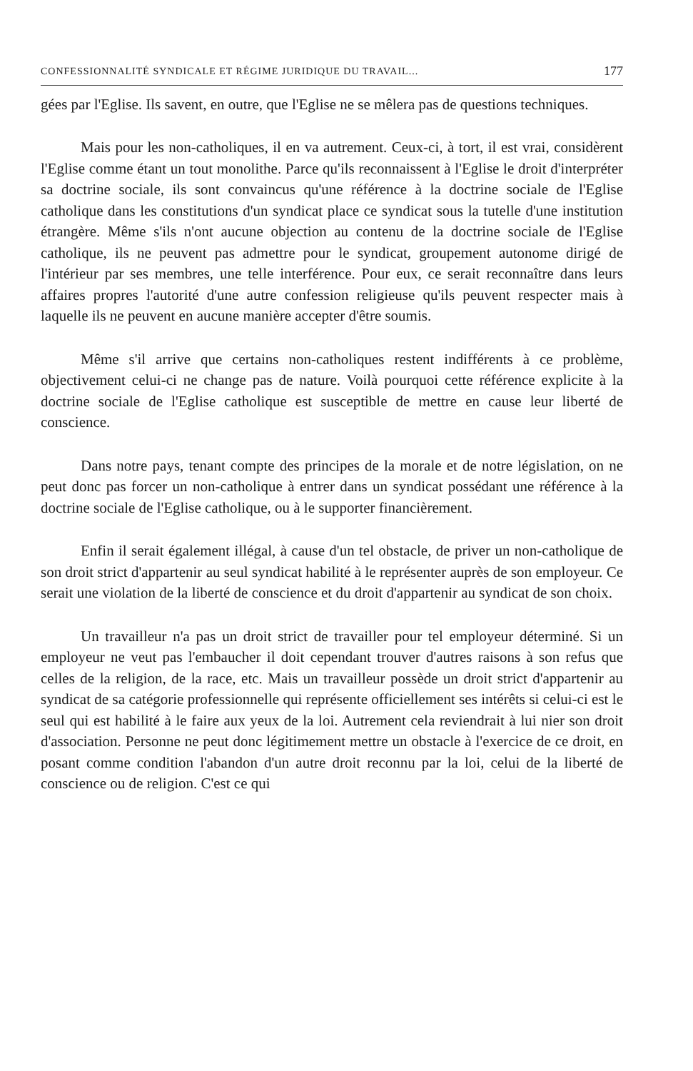CONFESSIONNALITÉ SYNDICALE ET RÉGIME JURIDIQUE DU TRAVAIL... 177
gées par l'Eglise. Ils savent, en outre, que l'Eglise ne se mêlera pas de questions techniques.
Mais pour les non-catholiques, il en va autrement. Ceux-ci, à tort, il est vrai, considèrent l'Eglise comme étant un tout monolithe. Parce qu'ils reconnaissent à l'Eglise le droit d'interpréter sa doctrine sociale, ils sont convaincus qu'une référence à la doctrine sociale de l'Eglise catholique dans les constitutions d'un syndicat place ce syndicat sous la tutelle d'une institution étrangère. Même s'ils n'ont aucune objection au contenu de la doctrine sociale de l'Eglise catholique, ils ne peuvent pas admettre pour le syndicat, groupement autonome dirigé de l'intérieur par ses membres, une telle interférence. Pour eux, ce serait reconnaître dans leurs affaires propres l'autorité d'une autre confession religieuse qu'ils peuvent respecter mais à laquelle ils ne peuvent en aucune manière accepter d'être soumis.
Même s'il arrive que certains non-catholiques restent indifférents à ce problème, objectivement celui-ci ne change pas de nature. Voilà pourquoi cette référence explicite à la doctrine sociale de l'Eglise catholique est susceptible de mettre en cause leur liberté de conscience.
Dans notre pays, tenant compte des principes de la morale et de notre législation, on ne peut donc pas forcer un non-catholique à entrer dans un syndicat possédant une référence à la doctrine sociale de l'Eglise catholique, ou à le supporter financièrement.
Enfin il serait également illégal, à cause d'un tel obstacle, de priver un non-catholique de son droit strict d'appartenir au seul syndicat habilité à le représenter auprès de son employeur. Ce serait une violation de la liberté de conscience et du droit d'appartenir au syndicat de son choix.
Un travailleur n'a pas un droit strict de travailler pour tel employeur déterminé. Si un employeur ne veut pas l'embaucher il doit cependant trouver d'autres raisons à son refus que celles de la religion, de la race, etc. Mais un travailleur possède un droit strict d'appartenir au syndicat de sa catégorie professionnelle qui représente officiellement ses intérêts si celui-ci est le seul qui est habilité à le faire aux yeux de la loi. Autrement cela reviendrait à lui nier son droit d'association. Personne ne peut donc légitimement mettre un obstacle à l'exercice de ce droit, en posant comme condition l'abandon d'un autre droit reconnu par la loi, celui de la liberté de conscience ou de religion. C'est ce qui